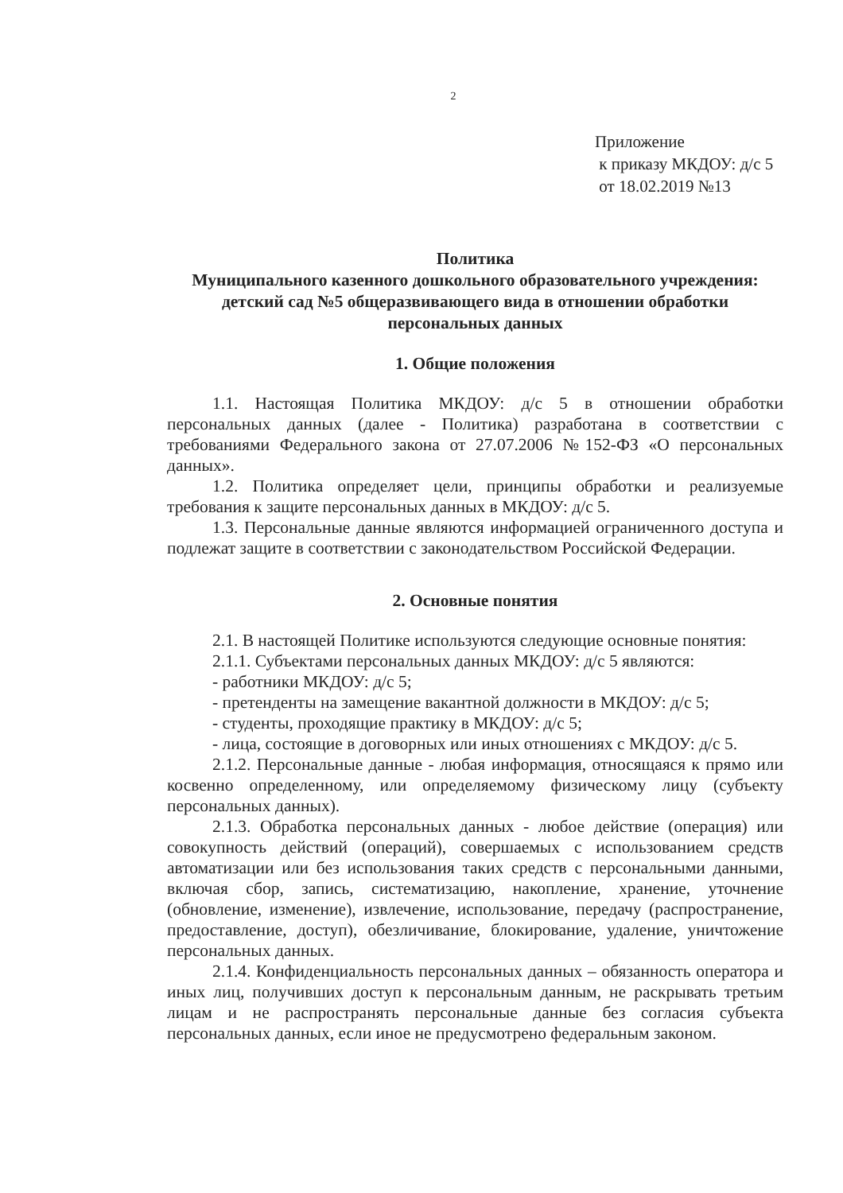2
Приложение
к приказу МКДОУ: д/с 5
от 18.02.2019 №13
Политика
Муниципального казенного дошкольного образовательного учреждения: детский сад №5 общеразвивающего вида в отношении обработки персональных данных
1. Общие положения
1.1. Настоящая Политика МКДОУ: д/с 5 в отношении обработки персональных данных (далее - Политика) разработана в соответствии с требованиями Федерального закона от 27.07.2006 №152-ФЗ «О персональных данных».
1.2. Политика определяет цели, принципы обработки и реализуемые требования к защите персональных данных в МКДОУ: д/с 5.
1.3. Персональные данные являются информацией ограниченного доступа и подлежат защите в соответствии с законодательством Российской Федерации.
2. Основные понятия
2.1. В настоящей Политике используются следующие основные понятия:
2.1.1. Субъектами персональных данных МКДОУ: д/с 5 являются:
- работники МКДОУ: д/с 5;
- претенденты на замещение вакантной должности в МКДОУ: д/с 5;
- студенты, проходящие практику в МКДОУ: д/с 5;
- лица, состоящие в договорных или иных отношениях с МКДОУ: д/с 5.
2.1.2. Персональные данные - любая информация, относящаяся к прямо или косвенно определенному, или определяемому физическому лицу (субъекту персональных данных).
2.1.3. Обработка персональных данных - любое действие (операция) или совокупность действий (операций), совершаемых с использованием средств автоматизации или без использования таких средств с персональными данными, включая сбор, запись, систематизацию, накопление, хранение, уточнение (обновление, изменение), извлечение, использование, передачу (распространение, предоставление, доступ), обезличивание, блокирование, удаление, уничтожение персональных данных.
2.1.4. Конфиденциальность персональных данных – обязанность оператора и иных лиц, получивших доступ к персональным данным, не раскрывать третьим лицам и не распространять персональные данные без согласия субъекта персональных данных, если иное не предусмотрено федеральным законом.